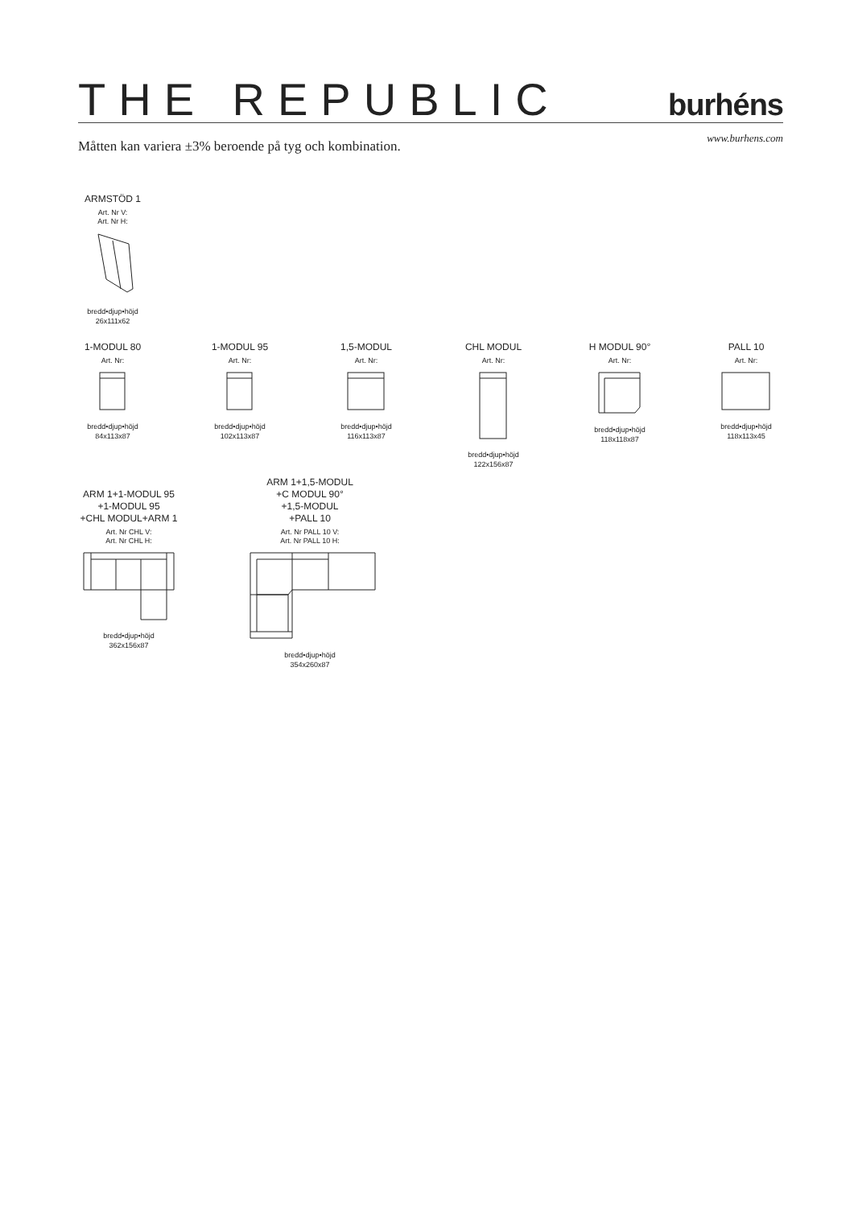THE REPUBLIC
burhéns
Måtten kan variera ±3% beroende på tyg och kombination.
www.burhens.com
ARMSTÖD 1
Art. Nr V:
Art. Nr H:
bredd•djup•höjd
26x111x62
1-MODUL 80
Art. Nr:
bredd•djup•höjd
84x113x87
1-MODUL 95
Art. Nr:
bredd•djup•höjd
102x113x87
1,5-MODUL
Art. Nr:
bredd•djup•höjd
116x113x87
CHL MODUL
Art. Nr:
bredd•djup•höjd
122x156x87
H MODUL 90°
Art. Nr:
bredd•djup•höjd
118x118x87
PALL 10
Art. Nr:
bredd•djup•höjd
118x113x45
ARM 1+1-MODUL 95
+1-MODUL 95
+CHL MODUL+ARM 1
Art. Nr CHL V:
Art. Nr CHL H:
bredd•djup•höjd
362x156x87
ARM 1+1,5-MODUL
+C MODUL 90°
+1,5-MODUL
+PALL 10
Art. Nr PALL 10 V:
Art. Nr PALL 10 H:
bredd•djup•höjd
354x260x87